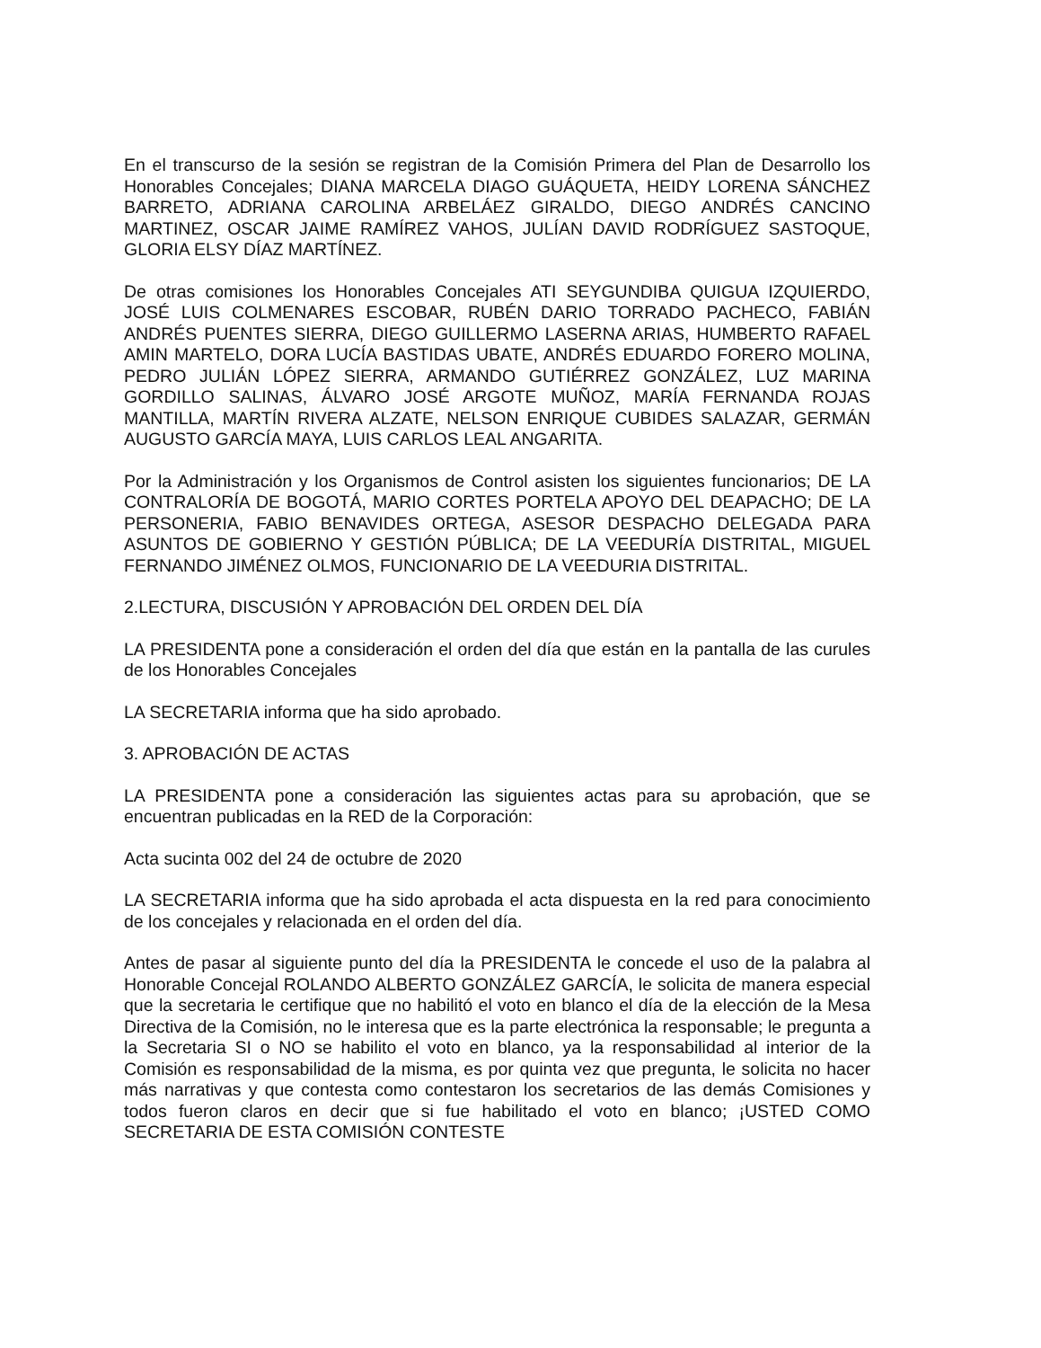En el transcurso de la sesión se registran de la Comisión Primera del Plan de Desarrollo los Honorables Concejales; DIANA MARCELA DIAGO GUÁQUETA, HEIDY LORENA SÁNCHEZ BARRETO, ADRIANA CAROLINA ARBELÁEZ GIRALDO, DIEGO ANDRÉS CANCINO MARTINEZ, OSCAR JAIME RAMÍREZ VAHOS, JULÍAN DAVID RODRÍGUEZ SASTOQUE, GLORIA ELSY DÍAZ MARTÍNEZ.
De otras comisiones los Honorables Concejales ATI SEYGUNDIBA QUIGUA IZQUIERDO, JOSÉ LUIS COLMENARES ESCOBAR, RUBÉN DARIO TORRADO PACHECO, FABIÁN ANDRÉS PUENTES SIERRA, DIEGO GUILLERMO LASERNA ARIAS, HUMBERTO RAFAEL AMIN MARTELO, DORA LUCÍA BASTIDAS UBATE, ANDRÉS EDUARDO FORERO MOLINA, PEDRO JULIÁN LÓPEZ SIERRA, ARMANDO GUTIÉRREZ GONZÁLEZ, LUZ MARINA GORDILLO SALINAS, ÁLVARO JOSÉ ARGOTE MUÑOZ, MARÍA FERNANDA ROJAS MANTILLA, MARTÍN RIVERA ALZATE, NELSON ENRIQUE CUBIDES SALAZAR, GERMÁN AUGUSTO GARCÍA MAYA, LUIS CARLOS LEAL ANGARITA.
Por la Administración y los Organismos de Control asisten los siguientes funcionarios; DE LA CONTRALORÍA DE BOGOTÁ, MARIO CORTES PORTELA APOYO DEL DEAPACHO; DE LA PERSONERIA, FABIO BENAVIDES ORTEGA, ASESOR DESPACHO DELEGADA PARA ASUNTOS DE GOBIERNO Y GESTIÓN PÚBLICA; DE LA VEEDURÍA DISTRITAL, MIGUEL FERNANDO JIMÉNEZ OLMOS, FUNCIONARIO DE LA VEEDURIA DISTRITAL.
2.LECTURA, DISCUSIÓN Y APROBACIÓN DEL ORDEN DEL DÍA
LA PRESIDENTA pone a consideración el orden del día que están en la pantalla de las curules de los Honorables Concejales
LA SECRETARIA informa que ha sido aprobado.
3. APROBACIÓN DE ACTAS
LA PRESIDENTA pone a consideración las siguientes actas para su aprobación, que se encuentran publicadas en la RED de la Corporación:
Acta sucinta 002 del 24 de octubre de 2020
LA SECRETARIA informa que ha sido aprobada el acta dispuesta en la red para conocimiento de los concejales y relacionada en el orden del día.
Antes de pasar al siguiente punto del día la PRESIDENTA le concede el uso de la palabra al Honorable Concejal ROLANDO ALBERTO GONZÁLEZ GARCÍA, le solicita de manera especial que la secretaria le certifique que no habilitó el voto en blanco el día de la elección de la Mesa Directiva de la Comisión, no le interesa que es la parte electrónica la responsable; le pregunta a la Secretaria SI o NO se habilito el voto en blanco, ya la responsabilidad al interior de la Comisión es responsabilidad de la misma, es por quinta vez que pregunta, le solicita no hacer más narrativas y que contesta como contestaron los secretarios de las demás Comisiones y todos fueron claros en decir que si fue habilitado el voto en blanco; ¡USTED COMO SECRETARIA DE ESTA COMISIÓN CONTESTE